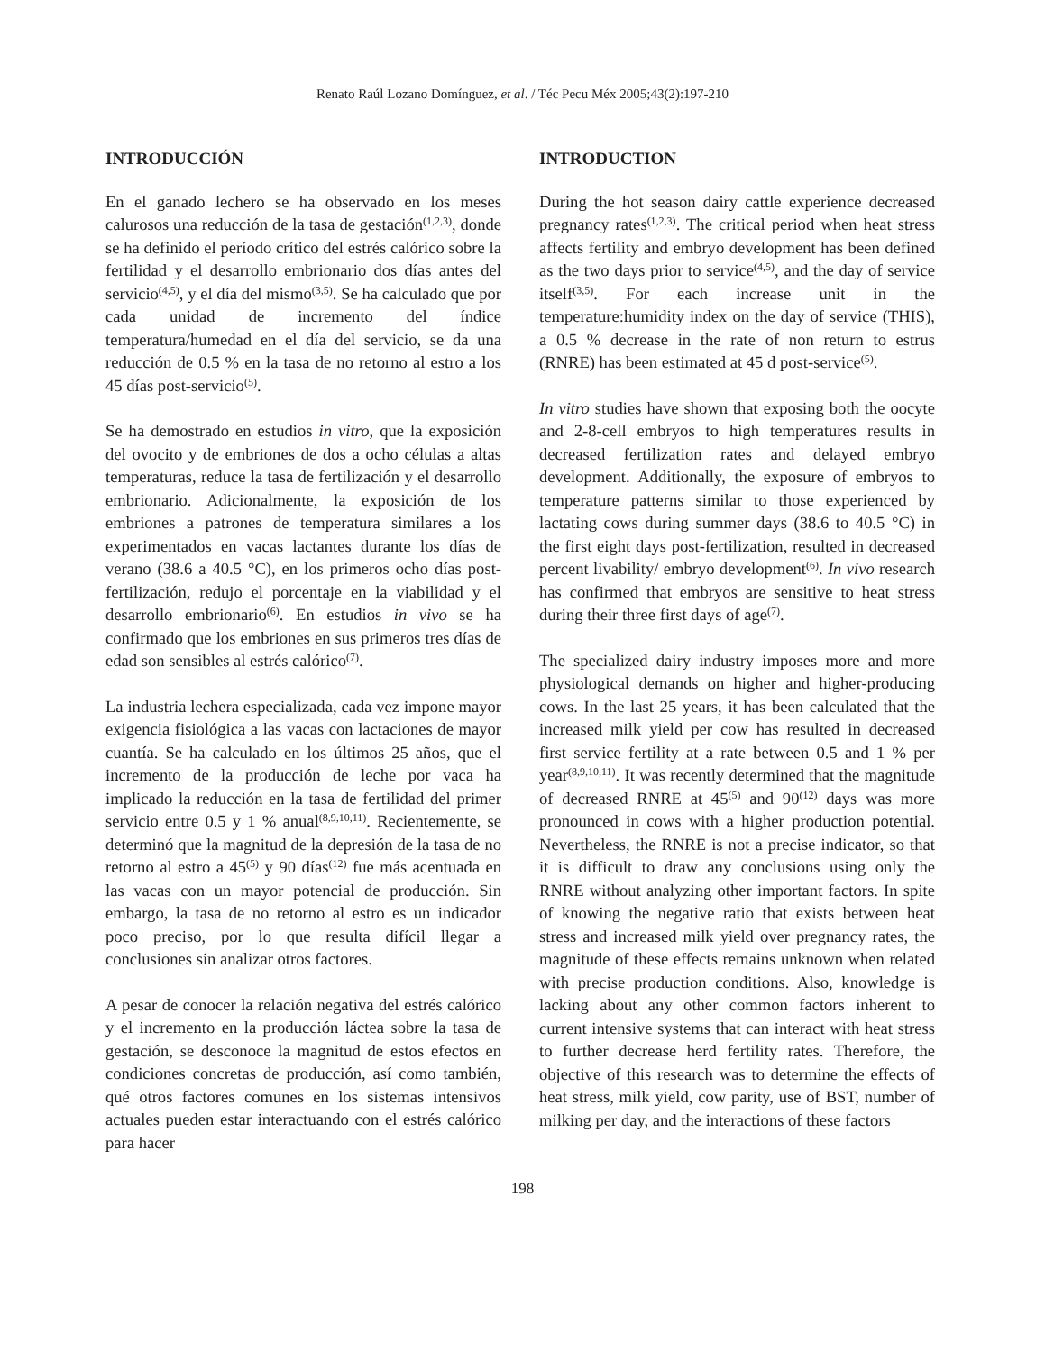Renato Raúl Lozano Domínguez, et al. / Téc Pecu Méx 2005;43(2):197-210
INTRODUCCIÓN
En el ganado lechero se ha observado en los meses calurosos una reducción de la tasa de gestación<sup>(1,2,3)</sup>, donde se ha definido el período crítico del estrés calórico sobre la fertilidad y el desarrollo embrionario dos días antes del servicio<sup>(4,5)</sup>, y el día del mismo<sup>(3,5)</sup>. Se ha calculado que por cada unidad de incremento del índice temperatura/humedad en el día del servicio, se da una reducción de 0.5 % en la tasa de no retorno al estro a los 45 días post-servicio<sup>(5)</sup>.
Se ha demostrado en estudios in vitro, que la exposición del ovocito y de embriones de dos a ocho células a altas temperaturas, reduce la tasa de fertilización y el desarrollo embrionario. Adicionalmente, la exposición de los embriones a patrones de temperatura similares a los experimentados en vacas lactantes durante los días de verano (38.6 a 40.5 °C), en los primeros ocho días post-fertilización, redujo el porcentaje en la viabilidad y el desarrollo embrionario<sup>(6)</sup>. En estudios in vivo se ha confirmado que los embriones en sus primeros tres días de edad son sensibles al estrés calórico<sup>(7)</sup>.
La industria lechera especializada, cada vez impone mayor exigencia fisiológica a las vacas con lactaciones de mayor cuantía. Se ha calculado en los últimos 25 años, que el incremento de la producción de leche por vaca ha implicado la reducción en la tasa de fertilidad del primer servicio entre 0.5 y 1 % anual<sup>(8,9,10,11)</sup>. Recientemente, se determinó que la magnitud de la depresión de la tasa de no retorno al estro a 45<sup>(5)</sup> y 90 días<sup>(12)</sup> fue más acentuada en las vacas con un mayor potencial de producción. Sin embargo, la tasa de no retorno al estro es un indicador poco preciso, por lo que resulta difícil llegar a conclusiones sin analizar otros factores.
A pesar de conocer la relación negativa del estrés calórico y el incremento en la producción láctea sobre la tasa de gestación, se desconoce la magnitud de estos efectos en condiciones concretas de producción, así como también, qué otros factores comunes en los sistemas intensivos actuales pueden estar interactuando con el estrés calórico para hacer
INTRODUCTION
During the hot season dairy cattle experience decreased pregnancy rates<sup>(1,2,3)</sup>. The critical period when heat stress affects fertility and embryo development has been defined as the two days prior to service<sup>(4,5)</sup>, and the day of service itself<sup>(3,5)</sup>. For each increase unit in the temperature:humidity index on the day of service (THIS), a 0.5 % decrease in the rate of non return to estrus (RNRE) has been estimated at 45 d post-service<sup>(5)</sup>.
In vitro studies have shown that exposing both the oocyte and 2-8-cell embryos to high temperatures results in decreased fertilization rates and delayed embryo development. Additionally, the exposure of embryos to temperature patterns similar to those experienced by lactating cows during summer days (38.6 to 40.5 °C) in the first eight days post-fertilization, resulted in decreased percent livability/ embryo development<sup>(6)</sup>. In vivo research has confirmed that embryos are sensitive to heat stress during their three first days of age<sup>(7)</sup>.
The specialized dairy industry imposes more and more physiological demands on higher and higher-producing cows. In the last 25 years, it has been calculated that the increased milk yield per cow has resulted in decreased first service fertility at a rate between 0.5 and 1 % per year<sup>(8,9,10,11)</sup>. It was recently determined that the magnitude of decreased RNRE at 45<sup>(5)</sup> and 90<sup>(12)</sup> days was more pronounced in cows with a higher production potential. Nevertheless, the RNRE is not a precise indicator, so that it is difficult to draw any conclusions using only the RNRE without analyzing other important factors. In spite of knowing the negative ratio that exists between heat stress and increased milk yield over pregnancy rates, the magnitude of these effects remains unknown when related with precise production conditions. Also, knowledge is lacking about any other common factors inherent to current intensive systems that can interact with heat stress to further decrease herd fertility rates. Therefore, the objective of this research was to determine the effects of heat stress, milk yield, cow parity, use of BST, number of milking per day, and the interactions of these factors
198